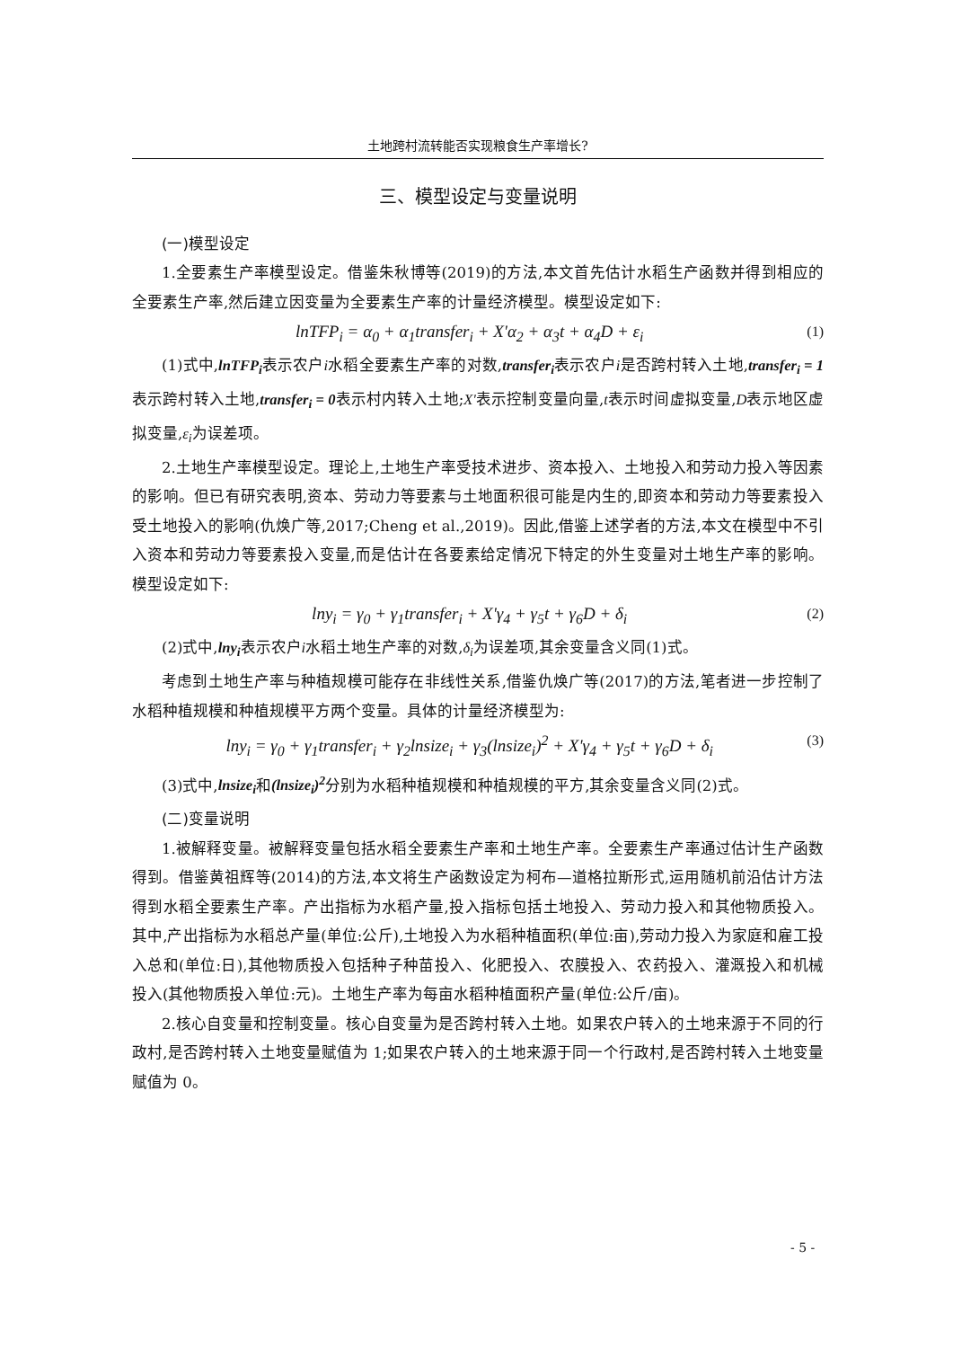土地跨村流转能否实现粮食生产率增长?
三、模型设定与变量说明
(一)模型设定
1.全要素生产率模型设定。借鉴朱秋博等(2019)的方法,本文首先估计水稻生产函数并得到相应的全要素生产率,然后建立因变量为全要素生产率的计量经济模型。模型设定如下:
lnTFP<sub>i</sub> = α<sub>0</sub> + α<sub>1</sub>transfer<sub>i</sub> + X'α<sub>2</sub> + α<sub>3</sub>t + α<sub>4</sub>D + ε<sub>i</sub> (1)
(1)式中,lnTFP<sub>i</sub>表示农户i水稻全要素生产率的对数,transfer<sub>i</sub>表示农户i是否跨村转入土地,transfer<sub>i</sub> = 1表示跨村转入土地,transfer<sub>i</sub> = 0表示村内转入土地;X'表示控制变量向量,t表示时间虚拟变量,D表示地区虚拟变量,ε<sub>i</sub>为误差项。
2.土地生产率模型设定。理论上,土地生产率受技术进步、资本投入、土地投入和劳动力投入等因素的影响。但已有研究表明,资本、劳动力等要素与土地面积很可能是内生的,即资本和劳动力等要素投入受土地投入的影响(仇焕广等,2017;Cheng et al.,2019)。因此,借鉴上述学者的方法,本文在模型中不引入资本和劳动力等要素投入变量,而是估计在各要素给定情况下特定的外生变量对土地生产率的影响。模型设定如下:
lny<sub>i</sub> = γ<sub>0</sub> + γ<sub>1</sub>transfer<sub>i</sub> + X'γ<sub>4</sub> + γ<sub>5</sub>t + γ<sub>6</sub>D + δ<sub>i</sub> (2)
(2)式中,lny<sub>i</sub>表示农户i水稻土地生产率的对数,δ<sub>i</sub>为误差项,其余变量含义同(1)式。
考虑到土地生产率与种植规模可能存在非线性关系,借鉴仇焕广等(2017)的方法,笔者进一步控制了水稻种植规模和种植规模平方两个变量。具体的计量经济模型为:
lny<sub>i</sub> = γ<sub>0</sub> + γ<sub>1</sub>transfer<sub>i</sub> + γ<sub>2</sub>lnsize<sub>i</sub> + γ<sub>3</sub>(lnsize<sub>i</sub>)<sup>2</sup> + X'γ<sub>4</sub> + γ<sub>5</sub>t + γ<sub>6</sub>D + δ<sub>i</sub> (3)
(3)式中,lnsize<sub>i</sub>和(lnsize<sub>i</sub>)<sup>2</sup>分别为水稻种植规模和种植规模的平方,其余变量含义同(2)式。
(二)变量说明
1.被解释变量。被解释变量包括水稻全要素生产率和土地生产率。全要素生产率通过估计生产函数得到。借鉴黄祖辉等(2014)的方法,本文将生产函数设定为柯布—道格拉斯形式,运用随机前沿估计方法得到水稻全要素生产率。产出指标为水稻产量,投入指标包括土地投入、劳动力投入和其他物质投入。其中,产出指标为水稻总产量(单位:公斤),土地投入为水稻种植面积(单位:亩),劳动力投入为家庭和雇工投入总和(单位:日),其他物质投入包括种子种苗投入、化肥投入、农膜投入、农药投入、灌溉投入和机械投入(其他物质投入单位:元)。土地生产率为每亩水稻种植面积产量(单位:公斤/亩)。
2.核心自变量和控制变量。核心自变量为是否跨村转入土地。如果农户转入的土地来源于不同的行政村,是否跨村转入土地变量赋值为 1;如果农户转入的土地来源于同一个行政村,是否跨村转入土地变量赋值为 0。
- 5 -